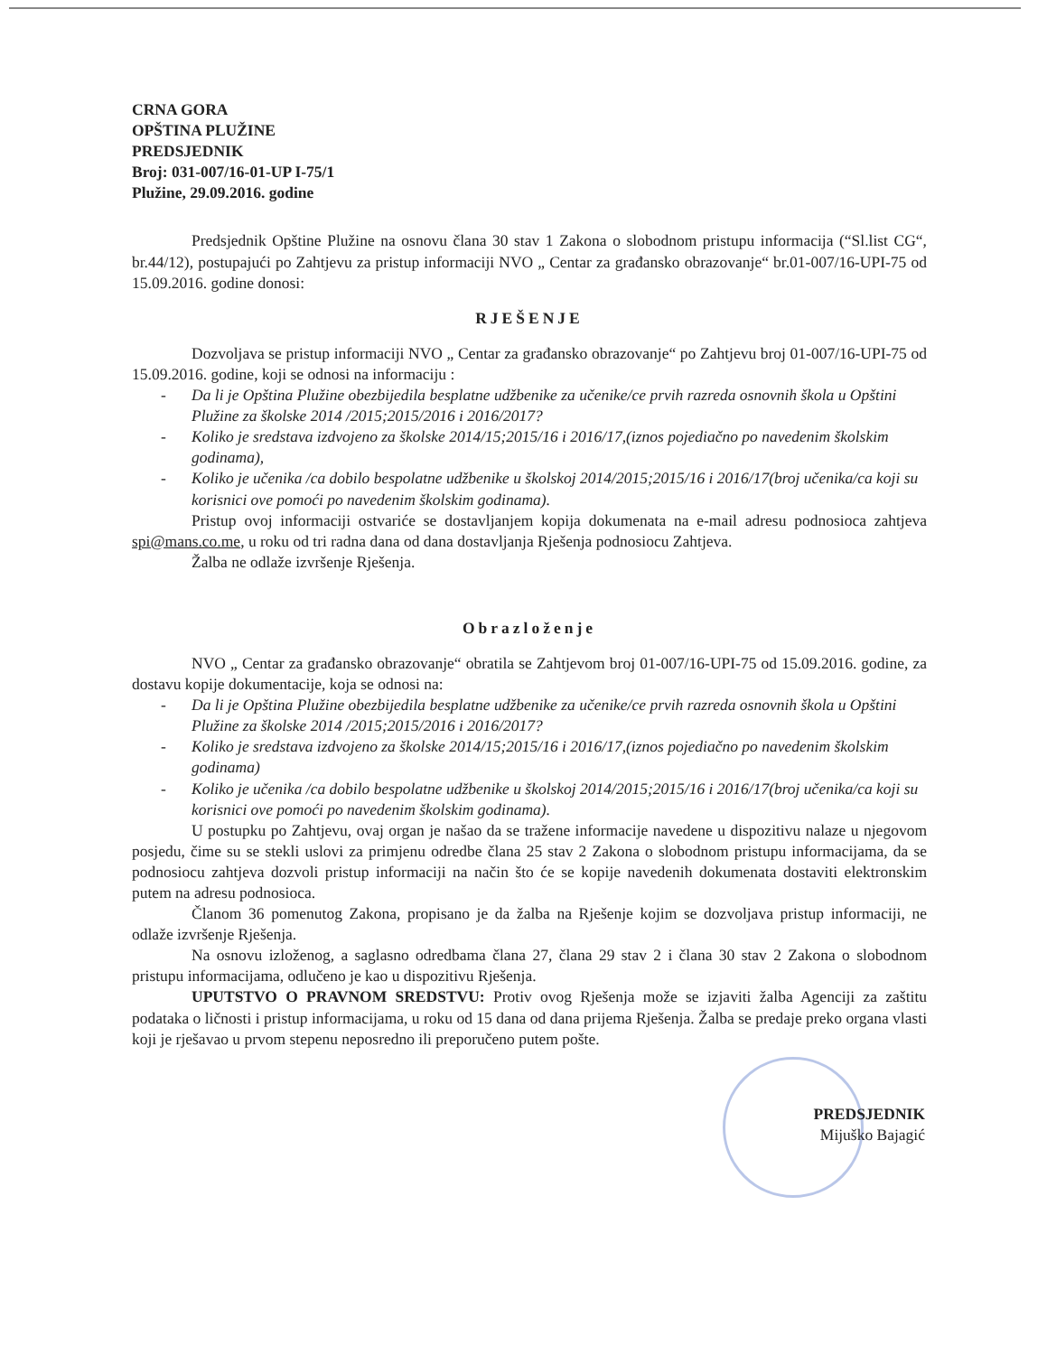CRNA GORA
OPŠTINA PLUŽINE
PREDSJEDNIK
Broj: 031-007/16-01-UP I-75/1
Plužine, 29.09.2016. godine
Predsjednik Opštine Plužine na osnovu člana 30 stav 1 Zakona o slobodnom pristupu informacija (“Sl.list CG“, br.44/12), postupajući po Zahtjevu za pristup informaciji NVO „ Centar za građansko obrazovanje“ br.01-007/16-UPI-75 od 15.09.2016. godine donosi:
RJEŠENJE
Dozvoljava se pristup informaciji NVO „ Centar za građansko obrazovanje“ po Zahtjevu broj 01-007/16-UPI-75 od 15.09.2016. godine, koji se odnosi na informaciju :
- Da li je Opština Plužine obezbijedila besplatne udžbenike za učenike/ce prvih razreda osnovnih škola u Opštini Plužine za školske 2014 /2015;2015/2016 i 2016/2017?
- Koliko je sredstava izdvojeno za školske 2014/15;2015/16 i 2016/17,(iznos pojediačno po navedenim školskim godinama),
- Koliko je učenika /ca dobilo bespolatne udžbenike u školskoj 2014/2015;2015/16 i 2016/17(broj učenika/ca koji su korisnici ove pomoći po navedenim školskim godinama).
Pristup ovoj informaciji ostvariće se dostavljanjem kopija dokumenata na e-mail adresu podnosioca zahtjeva spi@mans.co.me, u roku od tri radna dana od dana dostavljanja Rješenja podnosiocu Zahtjeva.
Žalba ne odlaže izvršenje Rješenja.
Obrazloženje
NVO „ Centar za građansko obrazovanje“ obratila se Zahtjevom broj 01-007/16-UPI-75 od 15.09.2016. godine, za dostavu kopije dokumentacije, koja se odnosi na:
- Da li je Opština Plužine obezbijedila besplatne udžbenike za učenike/ce prvih razreda osnovnih škola u Opštini Plužine za školske 2014 /2015;2015/2016 i 2016/2017?
- Koliko je sredstava izdvojeno za školske 2014/15;2015/16 i 2016/17,(iznos pojediačno po navedenim školskim godinama)
- Koliko je učenika /ca dobilo bespolatne udžbenike u školskoj 2014/2015;2015/16 i 2016/17(broj učenika/ca koji su korisnici ove pomoći po navedenim školskim godinama).
U postupku po Zahtjevu, ovaj organ je našao da se tražene informacije navedene u dispozitivu nalaze u njegovom posjedu, čime su se stekli uslovi za primjenu odredbe člana 25 stav 2 Zakona o slobodnom pristupu informacijama, da se podnosiocu zahtjeva dozvoli pristup informaciji na način što će se kopije navedenih dokumenata dostaviti elektronskim putem na adresu podnosioca.
Članom 36 pomenutog Zakona, propisano je da žalba na Rješenje kojim se dozvoljava pristup informaciji, ne odlaže izvršenje Rješenja.
Na osnovu izloženog, a saglasno odredbama člana 27, člana 29 stav 2 i člana 30 stav 2 Zakona o slobodnom pristupu informacijama, odlučeno je kao u dispozitivu Rješenja.
UPUTSTVO O PRAVNOM SREDSTVU: Protiv ovog Rješenja može se izjaviti žalba Agenciji za zaštitu podataka o ličnosti i pristup informacijama, u roku od 15 dana od dana prijema Rješenja. Žalba se predaje preko organa vlasti koji je rješavao u prvom stepenu neposredno ili preporučeno putem pošte.
PREDSJEDNIK
Mijuško Bajagić